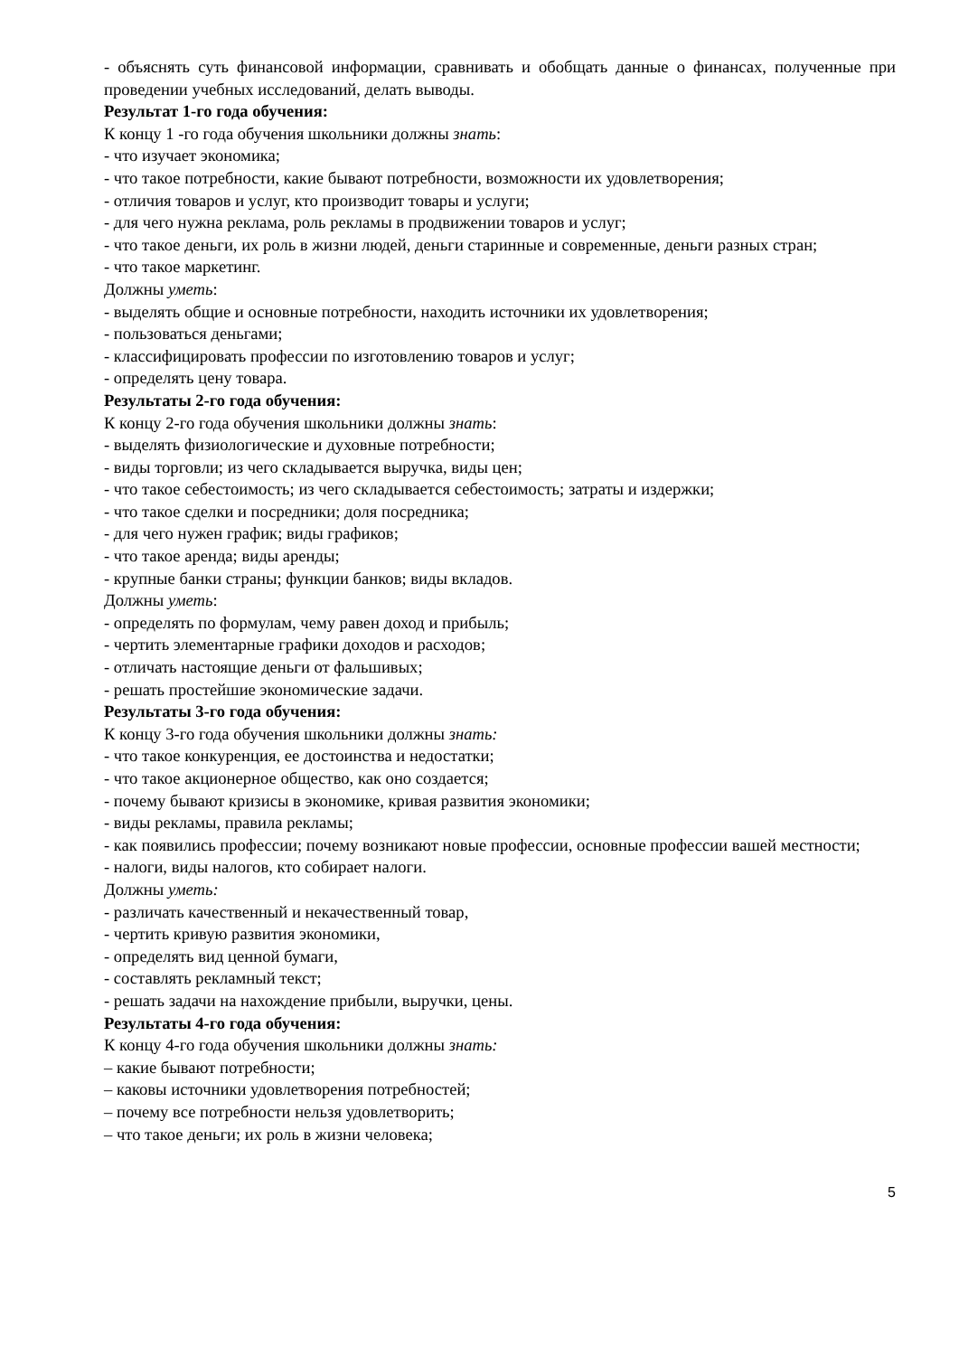- объяснять суть финансовой информации, сравнивать и обобщать данные о финансах, полученные при проведении учебных исследований, делать выводы.
Результат 1-го года обучения:
К концу 1 -го года обучения школьники должны знать:
- что изучает экономика;
- что такое потребности, какие бывают потребности, возможности их удовлетворения;
- отличия товаров и услуг, кто производит товары и услуги;
- для чего нужна реклама, роль рекламы в продвижении товаров и услуг;
- что такое деньги, их роль в жизни людей, деньги старинные и современные, деньги разных стран;
- что такое маркетинг.
Должны уметь:
- выделять общие и основные потребности, находить источники их удовлетворения;
- пользоваться деньгами;
- классифицировать профессии по изготовлению товаров и услуг;
- определять цену товара.
Результаты 2-го года обучения:
К концу 2-го года обучения школьники должны знать:
- выделять физиологические и духовные потребности;
- виды торговли; из чего складывается выручка, виды цен;
- что такое себестоимость; из чего складывается себестоимость; затраты и издержки;
- что такое сделки и посредники; доля посредника;
- для чего нужен график; виды графиков;
- что такое аренда; виды аренды;
- крупные банки страны; функции банков; виды вкладов.
Должны уметь:
- определять по формулам, чему равен доход и прибыль;
- чертить элементарные графики доходов и расходов;
- отличать настоящие деньги от фальшивых;
- решать простейшие экономические задачи.
Результаты 3-го года обучения:
К концу 3-го года обучения школьники должны знать:
- что такое конкуренция, ее достоинства и недостатки;
- что такое акционерное общество, как оно создается;
- почему бывают кризисы в экономике, кривая развития экономики;
- виды рекламы, правила рекламы;
- как появились профессии; почему возникают новые профессии, основные профессии вашей местности;
- налоги, виды налогов, кто собирает налоги.
Должны уметь:
- различать качественный и некачественный товар,
- чертить кривую развития экономики,
- определять вид ценной бумаги,
- составлять рекламный текст;
- решать задачи на нахождение прибыли, выручки, цены.
Результаты 4-го года обучения:
К концу 4-го года обучения школьники должны знать:
– какие бывают потребности;
– каковы источники удовлетворения потребностей;
– почему все потребности нельзя удовлетворить;
– что такое деньги; их роль в жизни человека;
5